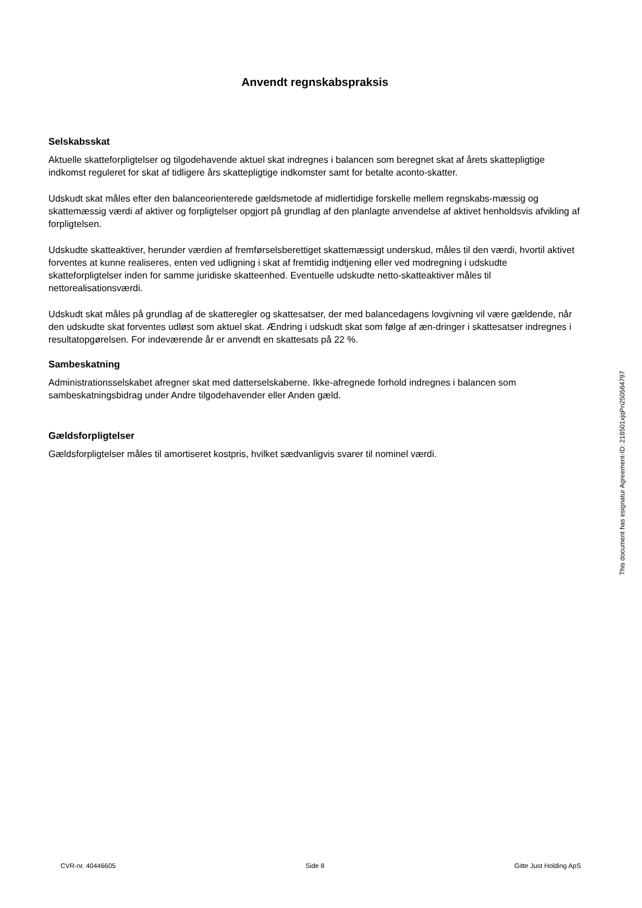Anvendt regnskabspraksis
Selskabsskat
Aktuelle skatteforpligtelser og tilgodehavende aktuel skat indregnes i balancen som beregnet skat af årets skattepligtige indkomst reguleret for skat af tidligere års skattepligtige indkomster samt for betalte aconto-skatter.
Udskudt skat måles efter den balanceorienterede gældsmetode af midlertidige forskelle mellem regnskabs-mæssig og skattemæssig værdi af aktiver og forpligtelser opgjort på grundlag af den planlagte anvendelse af aktivet henholdsvis afvikling af forpligtelsen.
Udskudte skatteaktiver, herunder værdien af fremførselsberettiget skattemæssigt underskud, måles til den værdi, hvortil aktivet forventes at kunne realiseres, enten ved udligning i skat af fremtidig indtjening eller ved modregning i udskudte skatteforpligtelser inden for samme juridiske skatteenhed. Eventuelle udskudte netto-skatteaktiver måles til nettorealisationsværdi.
Udskudt skat måles på grundlag af de skatteregler og skattesatser, der med balancedagens lovgivning vil være gældende, når den udskudte skat forventes udløst som aktuel skat. Ændring i udskudt skat som følge af æn-dringer i skattesatser indregnes i resultatopgørelsen. For indeværende år er anvendt en skattesats på 22 %.
Sambeskatning
Administrationsselskabet afregner skat med datterselskaberne. Ikke-afregnede forhold indregnes i balancen som sambeskatningsbidrag under Andre tilgodehavender eller Anden gæld.
Gældsforpligtelser
Gældsforpligtelser måles til amortiseret kostpris, hvilket sædvanligvis svarer til nominel værdi.
This document has esignatur Agreement-ID: 218501xjqPn250564797
CVR-nr. 40446605 Side 8 Gitte Just Holding ApS